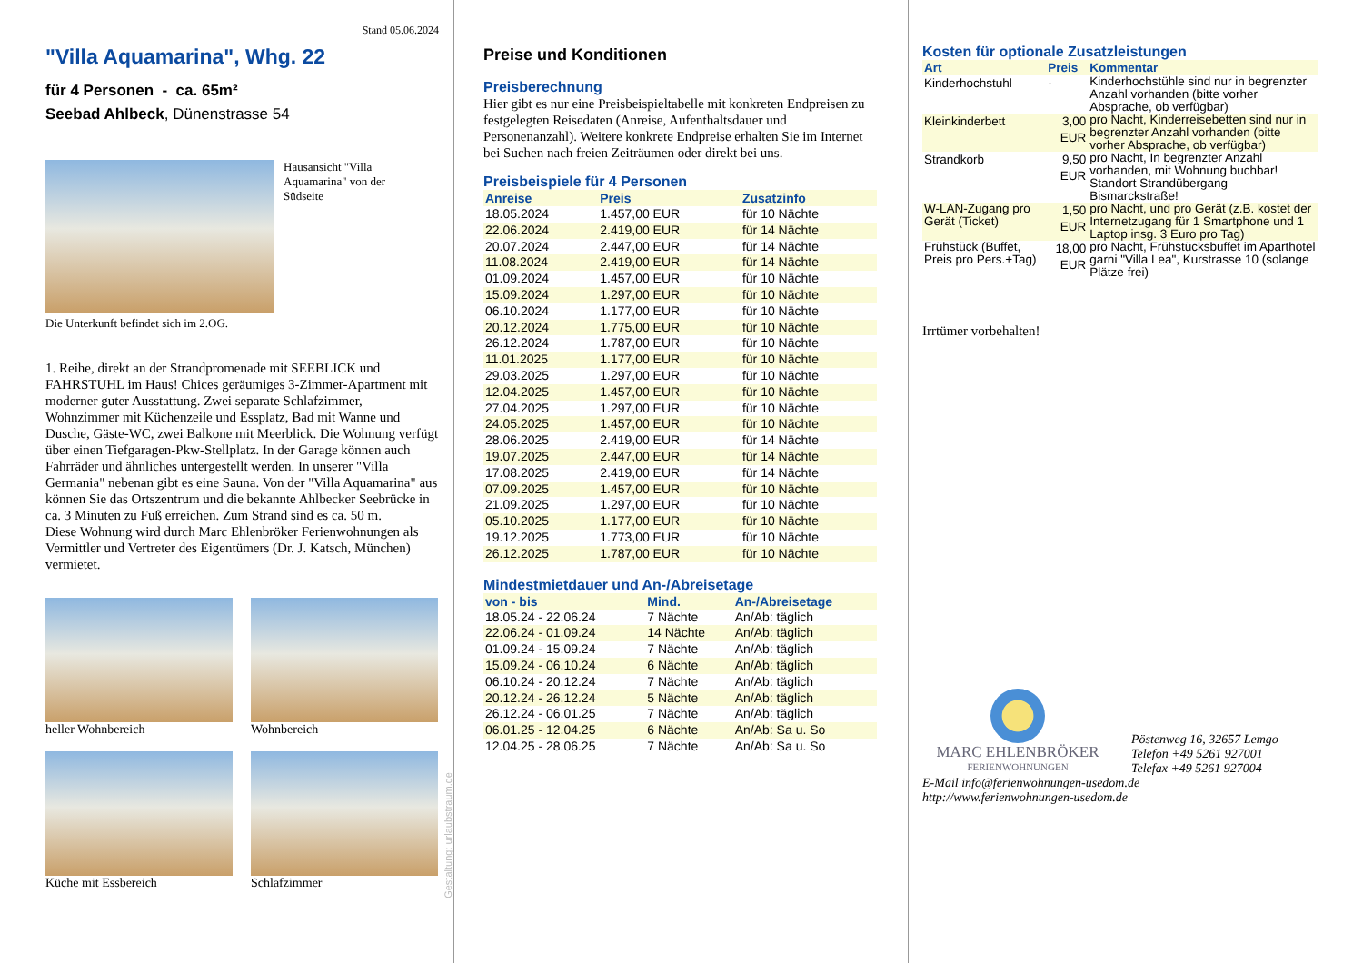Stand 05.06.2024
"Villa Aquamarina", Whg. 22
für 4 Personen - ca. 65m²
Seebad Ahlbeck, Dünenstrasse 54
Hausansicht "Villa Aquamarina" von der Südseite
Die Unterkunft befindet sich im 2.OG.
1. Reihe, direkt an der Strandpromenade mit SEEBLICK und FAHRSTUHL im Haus! Chices geräumiges 3-Zimmer-Apartment mit moderner guter Ausstattung. Zwei separate Schlafzimmer, Wohnzimmer mit Küchenzeile und Essplatz, Bad mit Wanne und Dusche, Gäste-WC, zwei Balkone mit Meerblick. Die Wohnung verfügt über einen Tiefgaragen-Pkw-Stellplatz. In der Garage können auch Fahrräder und ähnliches untergestellt werden. In unserer "Villa Germania" nebenan gibt es eine Sauna. Von der "Villa Aquamarina" aus können Sie das Ortszentrum und die bekannte Ahlbecker Seebrücke in ca. 3 Minuten zu Fuß erreichen. Zum Strand sind es ca. 50 m.
Diese Wohnung wird durch Marc Ehlenbröker Ferienwohnungen als Vermittler und Vertreter des Eigentümers (Dr. J. Katsch, München) vermietet.
heller Wohnbereich
Wohnbereich
Küche mit Essbereich
Schlafzimmer
Gestaltung: urlaubstraum.de
Preise und Konditionen
Preisberechnung
Hier gibt es nur eine Preisbeispieltabelle mit konkreten Endpreisen zu festgelegten Reisedaten (Anreise, Aufenthaltsdauer und Personenanzahl). Weitere konkrete Endpreise erhalten Sie im Internet bei Suchen nach freien Zeiträumen oder direkt bei uns.
Preisbeispiele für 4 Personen
| Anreise | Preis | Zusatzinfo |
| --- | --- | --- |
| 18.05.2024 | 1.457,00 EUR | für 10 Nächte |
| 22.06.2024 | 2.419,00 EUR | für 14 Nächte |
| 20.07.2024 | 2.447,00 EUR | für 14 Nächte |
| 11.08.2024 | 2.419,00 EUR | für 14 Nächte |
| 01.09.2024 | 1.457,00 EUR | für 10 Nächte |
| 15.09.2024 | 1.297,00 EUR | für 10 Nächte |
| 06.10.2024 | 1.177,00 EUR | für 10 Nächte |
| 20.12.2024 | 1.775,00 EUR | für 10 Nächte |
| 26.12.2024 | 1.787,00 EUR | für 10 Nächte |
| 11.01.2025 | 1.177,00 EUR | für 10 Nächte |
| 29.03.2025 | 1.297,00 EUR | für 10 Nächte |
| 12.04.2025 | 1.457,00 EUR | für 10 Nächte |
| 27.04.2025 | 1.297,00 EUR | für 10 Nächte |
| 24.05.2025 | 1.457,00 EUR | für 10 Nächte |
| 28.06.2025 | 2.419,00 EUR | für 14 Nächte |
| 19.07.2025 | 2.447,00 EUR | für 14 Nächte |
| 17.08.2025 | 2.419,00 EUR | für 14 Nächte |
| 07.09.2025 | 1.457,00 EUR | für 10 Nächte |
| 21.09.2025 | 1.297,00 EUR | für 10 Nächte |
| 05.10.2025 | 1.177,00 EUR | für 10 Nächte |
| 19.12.2025 | 1.773,00 EUR | für 10 Nächte |
| 26.12.2025 | 1.787,00 EUR | für 10 Nächte |
Mindestmietdauer und An-/Abreisetage
| von - bis | Mind. | An-/Abreisetage |
| --- | --- | --- |
| 18.05.24 - 22.06.24 | 7 Nächte | An/Ab: täglich |
| 22.06.24 - 01.09.24 | 14 Nächte | An/Ab: täglich |
| 01.09.24 - 15.09.24 | 7 Nächte | An/Ab: täglich |
| 15.09.24 - 06.10.24 | 6 Nächte | An/Ab: täglich |
| 06.10.24 - 20.12.24 | 7 Nächte | An/Ab: täglich |
| 20.12.24 - 26.12.24 | 5 Nächte | An/Ab: täglich |
| 26.12.24 - 06.01.25 | 7 Nächte | An/Ab: täglich |
| 06.01.25 - 12.04.25 | 6 Nächte | An/Ab: Sa u. So |
| 12.04.25 - 28.06.25 | 7 Nächte | An/Ab: Sa u. So |
Kosten für optionale Zusatzleistungen
| Art | Preis | Kommentar |
| --- | --- | --- |
| Kinderhochstuhl | - | Kinderhochstühle sind nur in begrenzter Anzahl vorhanden (bitte vorher Absprache, ob verfügbar) |
| Kleinkinderbett | 3,00 EUR | pro Nacht, Kinderreisebetten sind nur in begrenzter Anzahl vorhanden (bitte vorher Absprache, ob verfügbar) |
| Strandkorb | 9,50 EUR | pro Nacht, In begrenzter Anzahl vorhanden, mit Wohnung buchbar! Standort Strandübergang Bismarckstraße! |
| W-LAN-Zugang pro Gerät (Ticket) | 1,50 EUR | pro Nacht, und pro Gerät (z.B. kostet der Internetzugang für 1 Smartphone und 1 Laptop insg. 3 Euro pro Tag) |
| Frühstück (Buffet, Preis pro Pers.+Tag) | 18,00 EUR | pro Nacht, Frühstücksbuffet im Aparthotel garni "Villa Lea", Kurstrasse 10 (solange Plätze frei) |
Irrtümer vorbehalten!
MARC EHLENBRÖKER
FERIENWOHNUNGEN
Pöstenweg 16, 32657 Lemgo
Telefon +49 5261 927001
Telefax +49 5261 927004
E-Mail info@ferienwohnungen-usedom.de
http://www.ferienwohnungen-usedom.de